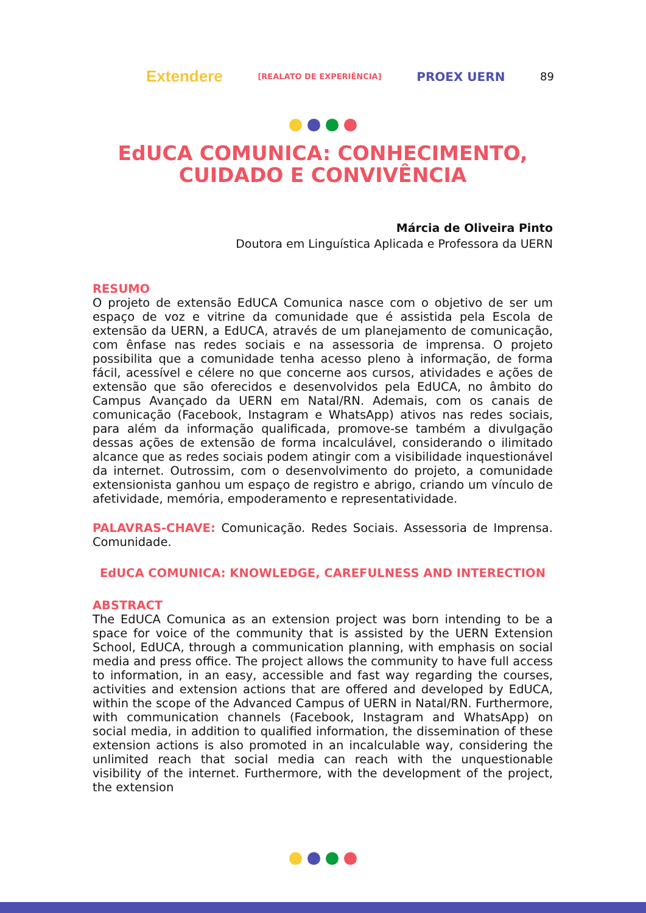Extendere [REALATO DE EXPERIÊNCIA] PROEX UERN 89
EdUCA COMUNICA: CONHECIMENTO,
CUIDADO E CONVIVÊNCIA
Márcia de Oliveira Pinto
Doutora em Linguística Aplicada e Professora da UERN
RESUMO
O projeto de extensão EdUCA Comunica nasce com o objetivo de ser um espaço de voz e vitrine da comunidade que é assistida pela Escola de extensão da UERN, a EdUCA, através de um planejamento de comunicação, com ênfase nas redes sociais e na assessoria de imprensa. O projeto possibilita que a comunidade tenha acesso pleno à informação, de forma fácil, acessível e célere no que concerne aos cursos, atividades e ações de extensão que são oferecidos e desenvolvidos pela EdUCA, no âmbito do Campus Avançado da UERN em Natal/RN. Ademais, com os canais de comunicação (Facebook, Instagram e WhatsApp) ativos nas redes sociais, para além da informação qualificada, promove-se também a divulgação dessas ações de extensão de forma incalculável, considerando o ilimitado alcance que as redes sociais podem atingir com a visibilidade inquestionável da internet. Outrossim, com o desenvolvimento do projeto, a comunidade extensionista ganhou um espaço de registro e abrigo, criando um vínculo de afetividade, memória, empoderamento e representatividade.
PALAVRAS-CHAVE: Comunicação. Redes Sociais. Assessoria de Imprensa. Comunidade.
EdUCA COMUNICA: KNOWLEDGE, CAREFULNESS AND INTERECTION
ABSTRACT
The EdUCA Comunica as an extension project was born intending to be a space for voice of the community that is assisted by the UERN Extension School, EdUCA, through a communication planning, with emphasis on social media and press office. The project allows the community to have full access to information, in an easy, accessible and fast way regarding the courses, activities and extension actions that are offered and developed by EdUCA, within the scope of the Advanced Campus of UERN in Natal/RN. Furthermore, with communication channels (Facebook, Instagram and WhatsApp) on social media, in addition to qualified information, the dissemination of these extension actions is also promoted in an incalculable way, considering the unlimited reach that social media can reach with the unquestionable visibility of the internet. Furthermore, with the development of the project, the extension